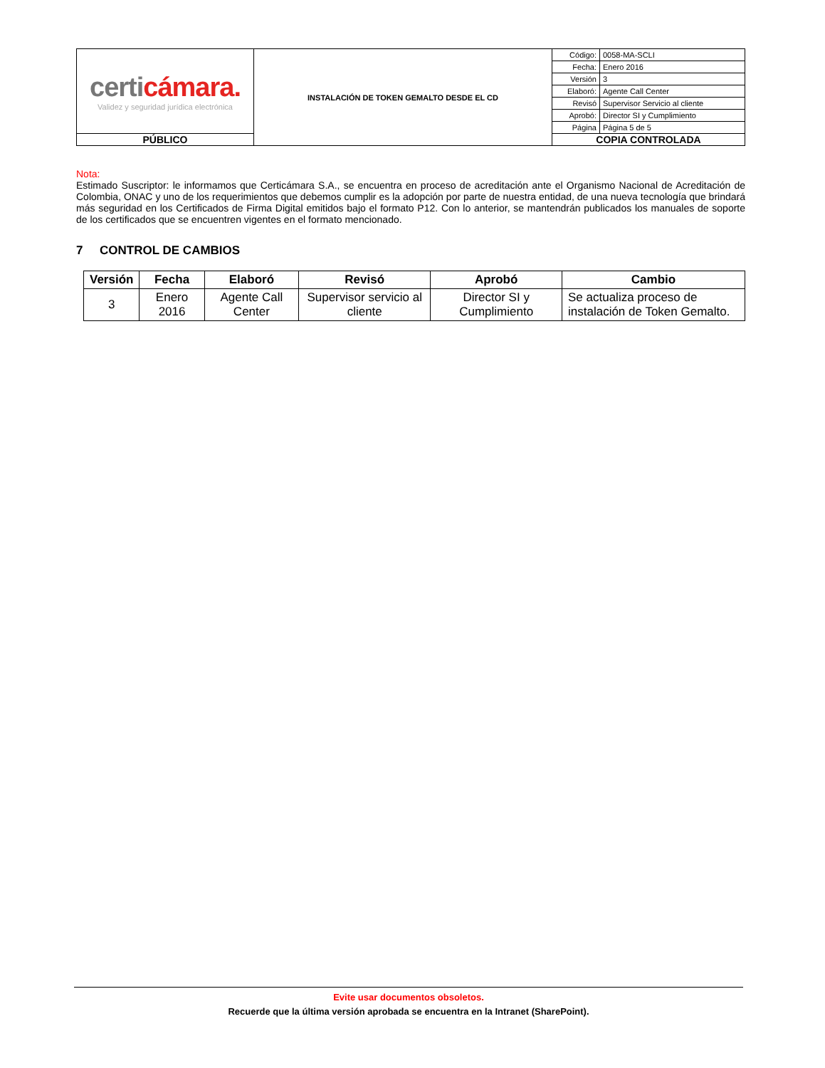| certi cámara. Validez y seguridad jurídica electrónica | INSTALACIÓN DE TOKEN GEMALTO DESDE EL CD | Código: | 0058-MA-SCLI |
| | | Fecha: | Enero 2016 |
| | | Versión | 3 |
| | | Elaboró: | Agente Call Center |
| | | Revisó | Supervisor Servicio al cliente |
| | | Aprobó: | Director SI y Cumplimiento |
| | | Página | Página 5 de 5 |
| PÚBLICO | | COPIA CONTROLADA | |
Nota:
Estimado Suscriptor: le informamos que Certicámara S.A., se encuentra en proceso de acreditación ante el Organismo Nacional de Acreditación de Colombia, ONAC y uno de los requerimientos que debemos cumplir es la adopción por parte de nuestra entidad, de una nueva tecnología que brindará más seguridad en los Certificados de Firma Digital emitidos bajo el formato P12. Con lo anterior, se mantendrán publicados los manuales de soporte de los certificados que se encuentren vigentes en el formato mencionado.
7 CONTROL DE CAMBIOS
| Versión | Fecha | Elaboró | Revisó | Aprobó | Cambio |
| --- | --- | --- | --- | --- | --- |
| 3 | Enero 2016 | Agente Call Center | Supervisor servicio al cliente | Director SI y Cumplimiento | Se actualiza proceso de instalación de Token Gemalto. |
Evite usar documentos obsoletos.
Recuerde que la última versión aprobada se encuentra en la Intranet (SharePoint).